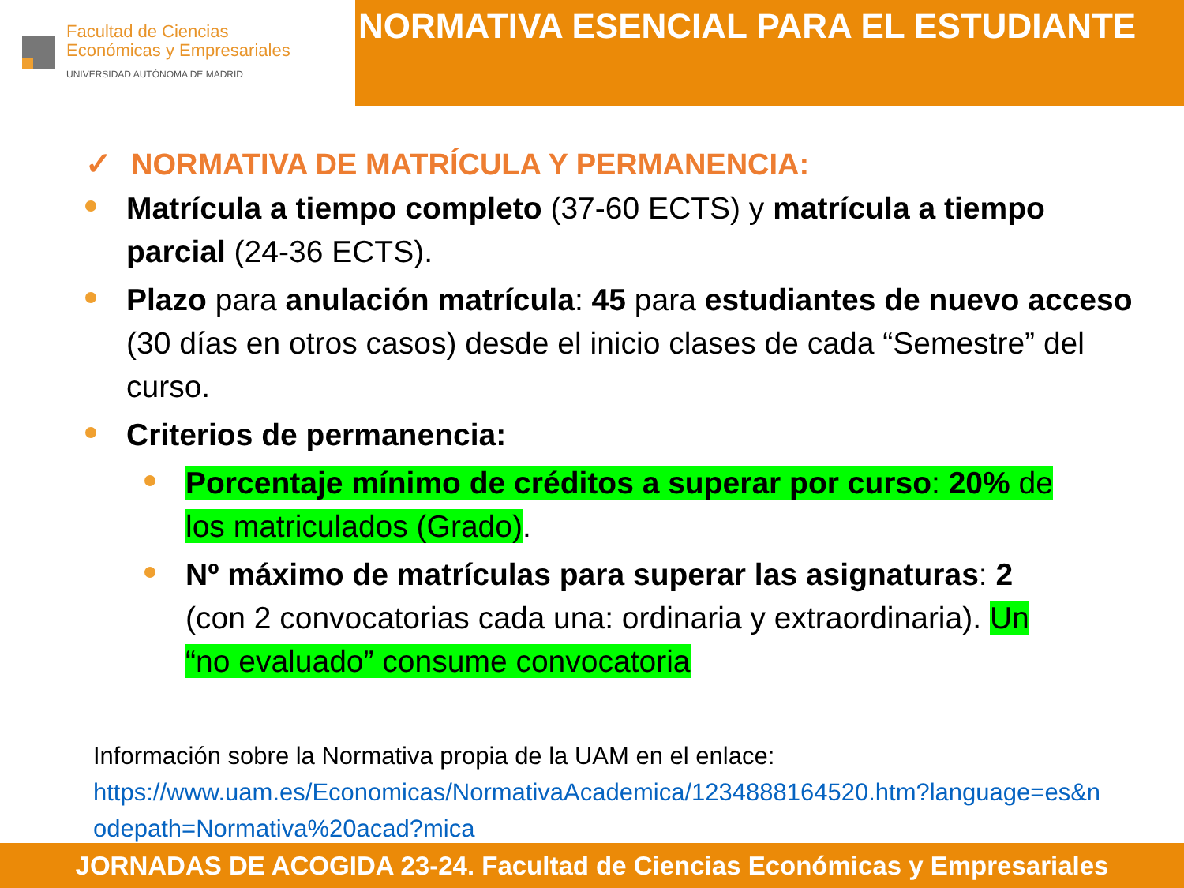Facultad de Ciencias
Económicas y Empresariales
UNIVERSIDAD AUTÓNOMA DE MADRID
NORMATIVA ESENCIAL PARA EL ESTUDIANTE
✓ NORMATIVA DE MATRÍCULA Y PERMANENCIA:
Matrícula a tiempo completo (37-60 ECTS) y matrícula a tiempo parcial (24-36 ECTS).
Plazo para anulación matrícula: 45 para estudiantes de nuevo acceso (30 días en otros casos) desde el inicio clases de cada “Semestre” del curso.
Criterios de permanencia:
Porcentaje mínimo de créditos a superar por curso: 20% de los matriculados (Grado).
Nº máximo de matrículas para superar las asignaturas: 2 (con 2 convocatorias cada una: ordinaria y extraordinaria). Un “no evaluado” consume convocatoria
Información sobre la Normativa propia de la UAM en el enlace:
https://www.uam.es/Economicas/NormativaAcademica/1234888164520.htm?language=es&nodepath=Normativa%20acad?mica
JORNADAS DE ACOGIDA 23-24. Facultad de Ciencias Económicas y Empresariales